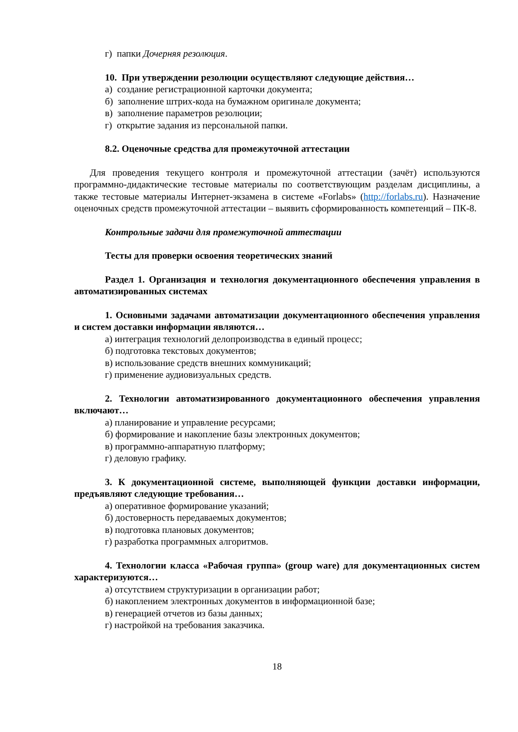г) папки Дочерняя резолюция.
10. При утверждении резолюции осуществляют следующие действия…
а) создание регистрационной карточки документа;
б) заполнение штрих-кода на бумажном оригинале документа;
в) заполнение параметров резолюции;
г) открытие задания из персональной папки.
8.2. Оценочные средства для промежуточной аттестации
Для проведения текущего контроля и промежуточной аттестации (зачёт) используются программно-дидактические тестовые материалы по соответствующим разделам дисциплины, а также тестовые материалы Интернет-экзамена в системе «Forlabs» (http://forlabs.ru). Назначение оценочных средств промежуточной аттестации – выявить сформированность компетенций – ПК-8.
Контрольные задачи для промежуточной аттестации
Тесты для проверки освоения теоретических знаний
Раздел 1. Организация и технология документационного обеспечения управления в автоматизированных системах
1. Основными задачами автоматизации документационного обеспечения управления и систем доставки информации являются…
а) интеграция технологий делопроизводства в единый процесс;
б) подготовка текстовых документов;
в) использование средств внешних коммуникаций;
г) применение аудиовизуальных средств.
2. Технологии автоматизированного документационного обеспечения управления включают…
а) планирование и управление ресурсами;
б) формирование и накопление базы электронных документов;
в) программно-аппаратную платформу;
г) деловую графику.
3. К документационной системе, выполняющей функции доставки информации, предъявляют следующие требования…
а) оперативное формирование указаний;
б) достоверность передаваемых документов;
в) подготовка плановых документов;
г) разработка программных алгоритмов.
4. Технологии класса «Рабочая группа» (group ware) для документационных систем характеризуются…
а) отсутствием структуризации в организации работ;
б) накоплением электронных документов в информационной базе;
в) генерацией отчетов из базы данных;
г) настройкой на требования заказчика.
18